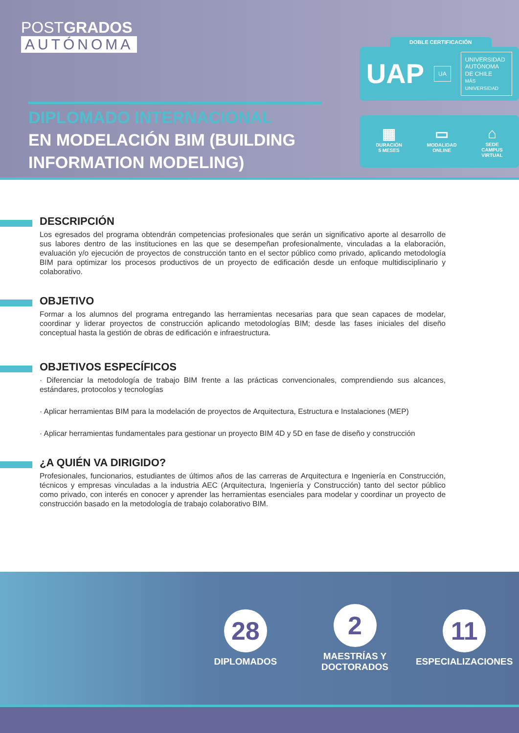POSTGRADOS
AUTÓNOMA
DIPLOMADO INTERNACIONAL
EN MODELACIÓN BIM (BUILDING INFORMATION MODELING)
DOBLE CERTIFICACIÓN
UAP
UA
UNIVERSIDAD
AUTÓNOMA
DE CHILE
MÁS UNIVERSIDAD
▦
DURACIÓN
5 MESES
▭
MODALIDAD
ONLINE
⌂
SEDE
CAMPUS
VIRTUAL
DESCRIPCIÓN
Los egresados del programa obtendrán competencias profesionales que serán un significativo aporte al desarrollo de sus labores dentro de las instituciones en las que se desempeñan profesionalmente, vinculadas a la elaboración, evaluación y/o ejecución de proyectos de construcción tanto en el sector público como privado, aplicando metodología BIM para optimizar los procesos productivos de un proyecto de edificación desde un enfoque multidisciplinario y colaborativo.
OBJETIVO
Formar a los alumnos del programa entregando las herramientas necesarias para que sean capaces de modelar, coordinar y liderar proyectos de construcción aplicando metodologías BIM; desde las fases iniciales del diseño conceptual hasta la gestión de obras de edificación e infraestructura.
OBJETIVOS ESPECÍFICOS
· Diferenciar la metodología de trabajo BIM frente a las prácticas convencionales, comprendiendo sus alcances, estándares, protocolos y tecnologías
· Aplicar herramientas BIM para la modelación de proyectos de Arquitectura, Estructura e Instalaciones (MEP)
· Aplicar herramientas fundamentales para gestionar un proyecto BIM 4D y 5D en fase de diseño y construcción
¿A QUIÉN VA DIRIGIDO?
Profesionales, funcionarios, estudiantes de últimos años de las carreras de Arquitectura e Ingeniería en Construcción, técnicos y empresas vinculadas a la industria AEC (Arquitectura, Ingeniería y Construcción) tanto del sector público como privado, con interés en conocer y aprender las herramientas esenciales para modelar y coordinar un proyecto de construcción basado en la metodología de trabajo colaborativo BIM.
28
DIPLOMADOS
2
MAESTRÍAS Y
DOCTORADOS
11
ESPECIALIZACIONES